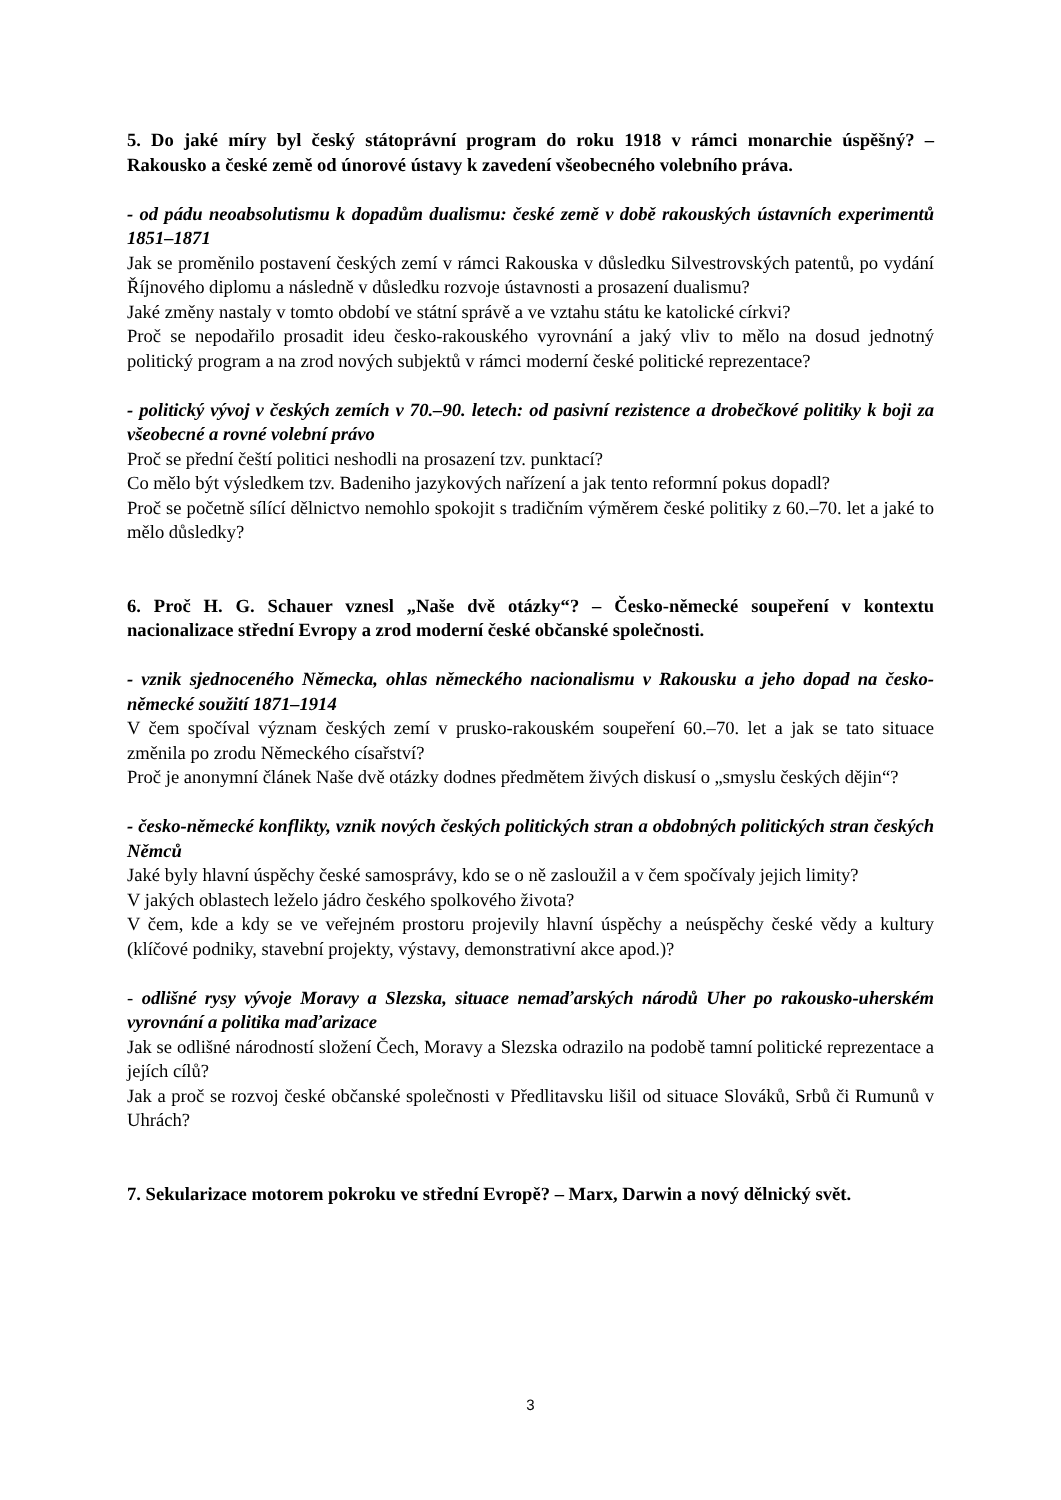5. Do jaké míry byl český státoprávní program do roku 1918 v rámci monarchie úspěšný? – Rakousko a české země od únorové ústavy k zavedení všeobecného volebního práva.
- od pádu neoabsolutismu k dopadům dualismu: české země v době rakouských ústavních experimentů 1851–1871
Jak se proměnilo postavení českých zemí v rámci Rakouska v důsledku Silvestrovských patentů, po vydání Říjnového diplomu a následně v důsledku rozvoje ústavnosti a prosazení dualismu?
Jaké změny nastaly v tomto období ve státní správě a ve vztahu státu ke katolické církvi?
Proč se nepodařilo prosadit ideu česko-rakouského vyrovnání a jaký vliv to mělo na dosud jednotný politický program a na zrod nových subjektů v rámci moderní české politické reprezentace?
- politický vývoj v českých zemích v 70.–90. letech: od pasivní rezistence a drobečkové politiky k boji za všeobecné a rovné volební právo
Proč se přední čeští politici neshodli na prosazení tzv. punktací?
Co mělo být výsledkem tzv. Badeniho jazykových nařízení a jak tento reformní pokus dopadl?
Proč se početně sílící dělnictvo nemohlo spokojit s tradičním výměrem české politiky z 60.–70. let a jaké to mělo důsledky?
6. Proč H. G. Schauer vznesl „Naše dvě otázky“? – Česko-německé soupeření v kontextu nacionalizace střední Evropy a zrod moderní české občanské společnosti.
- vznik sjednoceného Německa, ohlas německého nacionalismu v Rakousku a jeho dopad na česko-německé soužití 1871–1914
V čem spočíval význam českých zemí v prusko-rakouském soupeření 60.–70. let a jak se tato situace změnila po zrodu Německého císařství?
Proč je anonymní článek Naše dvě otázky dodnes předmětem živých diskusí o „smyslu českých dějin“?
- česko-německé konflikty, vznik nových českých politických stran a obdobných politických stran českých Němců
Jaké byly hlavní úspěchy české samosprávy, kdo se o ně zasloužil a v čem spočívaly jejich limity?
V jakých oblastech leželo jádro českého spolkového života?
V čem, kde a kdy se ve veřejném prostoru projevily hlavní úspěchy a neúspěchy české vědy a kultury (klíčové podniky, stavební projekty, výstavy, demonstrativní akce apod.)?
- odlišné rysy vývoje Moravy a Slezska, situace nemaďarských národů Uher po rakousko-uherském vyrovnání a politika maďarizace
Jak se odlišné národností složení Čech, Moravy a Slezska odrazilo na podobě tamní politické reprezentace a jejích cílů?
Jak a proč se rozvoj české občanské společnosti v Předlitavsku lišil od situace Slováků, Srbů či Rumunů v Uhrách?
7. Sekularizace motorem pokroku ve střední Evropě? – Marx, Darwin a nový dělnický svět.
3